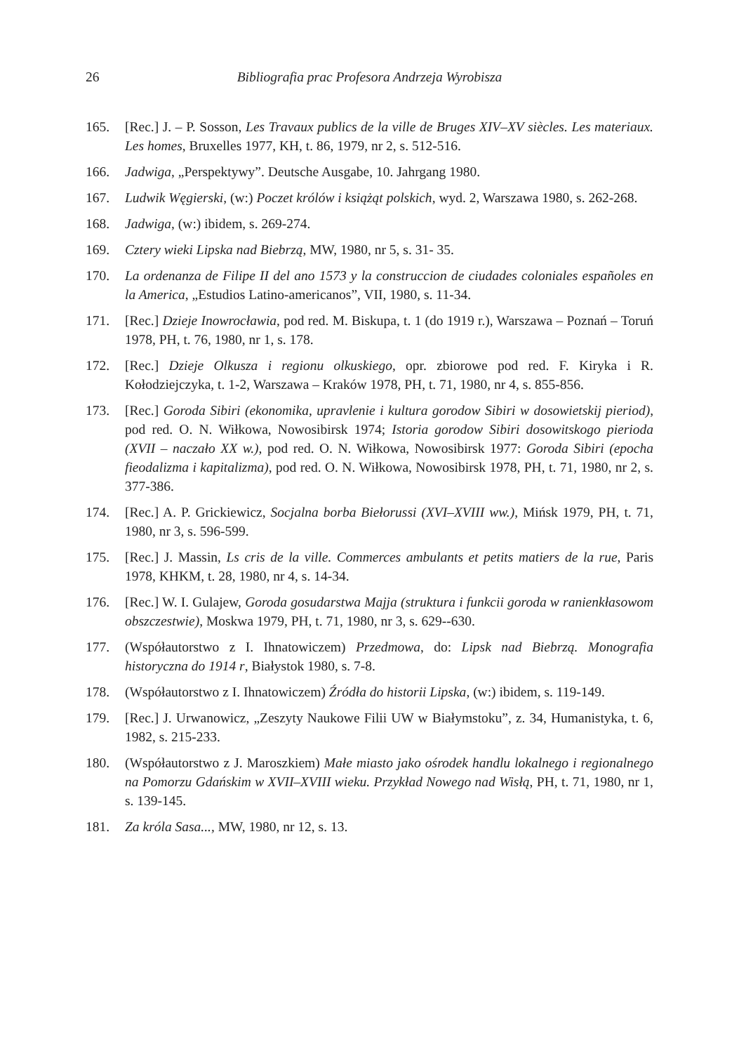26 Bibliografia prac Profesora Andrzeja Wyrobisza
165. [Rec.] J. – P. Sosson, Les Travaux publics de la ville de Bruges XIV–XV siècles. Les materiaux. Les homes, Bruxelles 1977, KH, t. 86, 1979, nr 2, s. 512-516.
166. Jadwiga, „Perspektywy”. Deutsche Ausgabe, 10. Jahrgang 1980.
167. Ludwik Węgierski, (w:) Poczet królów i książąt polskich, wyd. 2, Warszawa 1980, s. 262-268.
168. Jadwiga, (w:) ibidem, s. 269-274.
169. Cztery wieki Lipska nad Biebrzą, MW, 1980, nr 5, s. 31- 35.
170. La ordenanza de Filipe II del ano 1573 y la construccion de ciudades coloniales españoles en la America, „Estudios Latino-americanos”, VII, 1980, s. 11-34.
171. [Rec.] Dzieje Inowrocławia, pod red. M. Biskupa, t. 1 (do 1919 r.), Warszawa – Poznań – Toruń 1978, PH, t. 76, 1980, nr 1, s. 178.
172. [Rec.] Dzieje Olkusza i regionu olkuskiego, opr. zbiorowe pod red. F. Kiryka i R. Kołodziejczyka, t. 1-2, Warszawa – Kraków 1978, PH, t. 71, 1980, nr 4, s. 855-856.
173. [Rec.] Goroda Sibiri (ekonomika, upravlenie i kultura gorodow Sibiri w dosowiet­skij pieriod), pod red. O. N. Wiłkowa, Nowosibirsk 1974; Istoria gorodow Sibiri dosowitskogo pierioda (XVII – naczało XX w.), pod red. O. N. Wiłkowa, Nowo­sibirsk 1977: Goroda Sibiri (epocha fieodalizma i kapitalizma), pod red. O. N. Wiłkowa, Nowosibirsk 1978, PH, t. 71, 1980, nr 2, s. 377-386.
174. [Rec.] A. P. Grickiewicz, Socjalna borba Biełorussi (XVI–XVIII ww.), Mińsk 1979, PH, t. 71, 1980, nr 3, s. 596-599.
175. [Rec.] J. Massin, Ls cris de la ville. Commerces ambulants et petits matiers de la rue, Paris 1978, KHKM, t. 28, 1980, nr 4, s. 14-34.
176. [Rec.] W. I. Gulajew, Goroda gosudarstwa Majja (struktura i funkcii goroda w ranienkłasowom obszczestwie), Moskwa 1979, PH, t. 71, 1980, nr 3, s. 629--630.
177. (Współautorstwo z I. Ihnatowiczem) Przedmowa, do: Lipsk nad Biebrzą. Mono­grafia historyczna do 1914 r, Białystok 1980, s. 7-8.
178. (Współautorstwo z I. Ihnatowiczem) Źródła do historii Lipska, (w:) ibidem, s. 119-149.
179. [Rec.] J. Urwanowicz, „Zeszyty Naukowe Filii UW w Białymstoku”, z. 34, Huma­nistyka, t. 6, 1982, s. 215-233.
180. (Współautorstwo z J. Maroszkiem) Małe miasto jako ośrodek handlu lokalnego i regionalnego na Pomorzu Gdańskim w XVII–XVIII wieku. Przykład Nowego nad Wisłą, PH, t. 71, 1980, nr 1, s. 139-145.
181. Za króla Sasa..., MW, 1980, nr 12, s. 13.